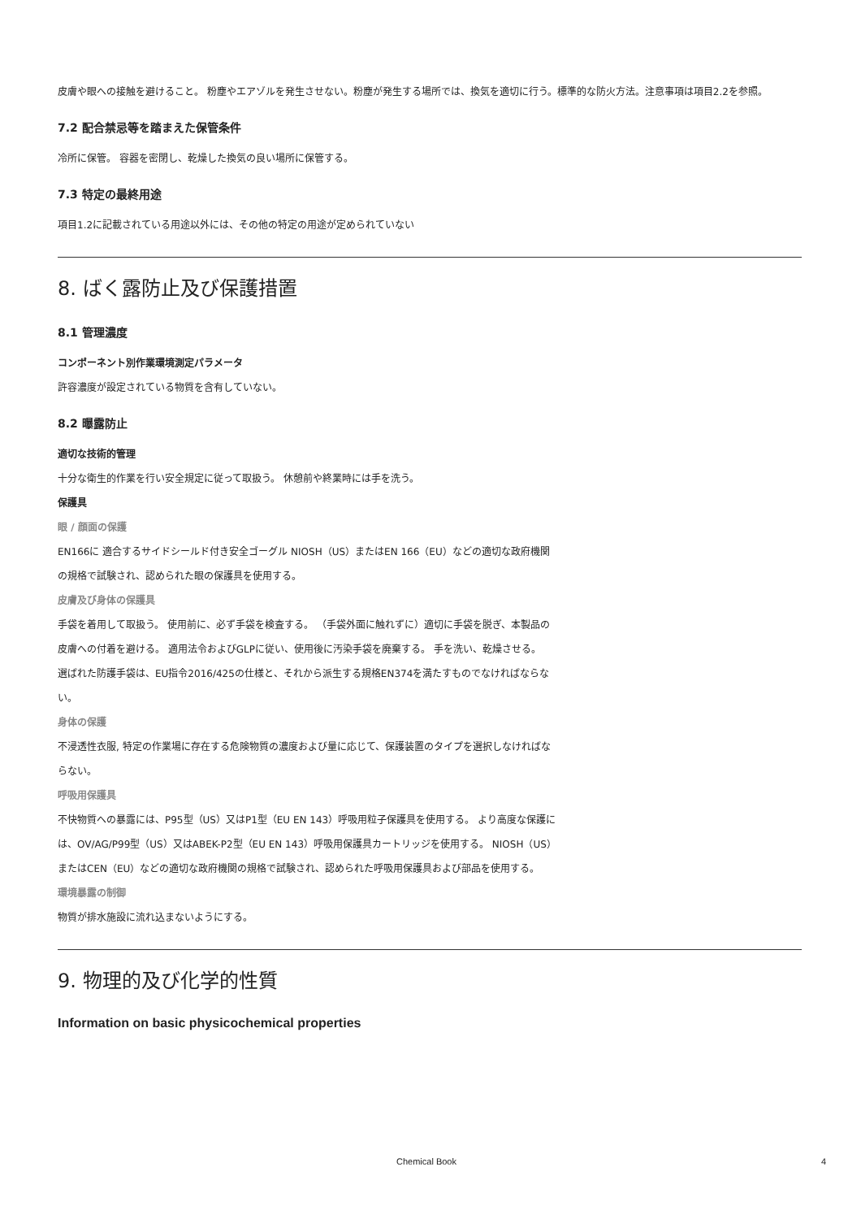皮膚や眼への接触を避けること。 粉塵やエアゾルを発生させない。粉塵が発生する場所では、換気を適切に行う。標準的な防火方法。注意事項は項目2.2を参照。
7.2 配合禁忌等を踏まえた保管条件
冷所に保管。 容器を密閉し、乾燥した換気の良い場所に保管する。
7.3 特定の最終用途
項目1.2に記載されている用途以外には、その他の特定の用途が定められていない
8. ばく露防止及び保護措置
8.1 管理濃度
コンポーネント別作業環境測定パラメータ
許容濃度が設定されている物質を含有していない。
8.2 曝露防止
適切な技術的管理
十分な衛生的作業を行い安全規定に従って取扱う。 休憩前や終業時には手を洗う。
保護具
眼 / 顔面の保護
EN166に 適合するサイドシールド付き安全ゴーグル NIOSH（US）またはEN 166（EU）などの適切な政府機関の規格で試験され、認められた眼の保護具を使用する。
皮膚及び身体の保護具
手袋を着用して取扱う。 使用前に、必ず手袋を検査する。 （手袋外面に触れずに）適切に手袋を脱ぎ、本製品の皮膚への付着を避ける。 適用法令およびGLPに従い、使用後に汚染手袋を廃棄する。 手を洗い、乾燥させる。
選ばれた防護手袋は、EU指令2016/425の仕様と、それから派生する規格EN374を満たすものでなければならない。
身体の保護
不浸透性衣服, 特定の作業場に存在する危険物質の濃度および量に応じて、保護装置のタイプを選択しなければならない。
呼吸用保護具
不快物質への暴露には、P95型（US）又はP1型（EU EN 143）呼吸用粒子保護具を使用する。 より高度な保護には、OV/AG/P99型（US）又はABEK-P2型（EU EN 143）呼吸用保護具カートリッジを使用する。 NIOSH（US）またはCEN（EU）などの適切な政府機関の規格で試験され、認められた呼吸用保護具および部品を使用する。
環境暴露の制御
物質が排水施設に流れ込まないようにする。
9. 物理的及び化学的性質
Information on basic physicochemical properties
Chemical Book 4